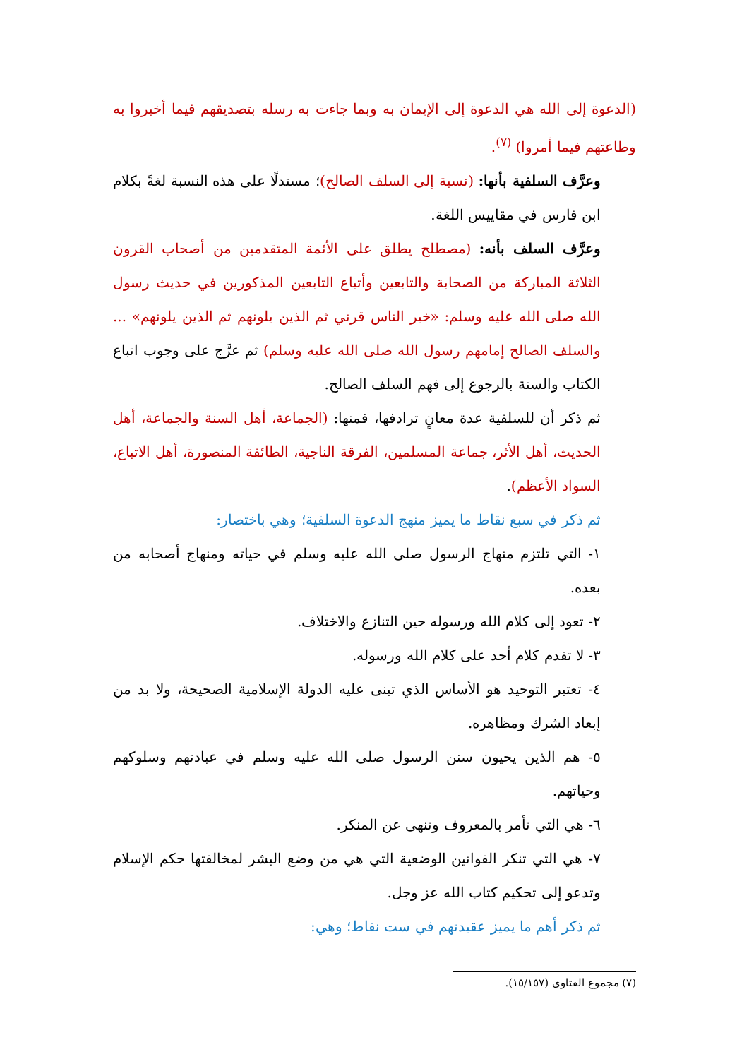(الدعوة إلى الله هي الدعوة إلى الإيمان به وبما جاءت به رسله بتصديقهم فيما أخبروا به وطاعتهم فيما أمروا) <sup>(٧)</sup>.
وعرَّف السلفية بأنها: (نسبة إلى السلف الصالح)؛ مستدلًا على هذه النسبة لغةً بكلام ابن فارس في مقاييس اللغة.
وعرَّف السلف بأنه: (مصطلح يطلق على الأئمة المتقدمين من أصحاب القرون الثلاثة المباركة من الصحابة والتابعين وأتباع التابعين المذكورين في حديث رسول الله صلى الله عليه وسلم: «خير الناس قرني ثم الذين يلونهم ثم الذين يلونهم» ... والسلف الصالح إمامهم رسول الله صلى الله عليه وسلم) ثم عرَّج على وجوب اتباع الكتاب والسنة بالرجوع إلى فهم السلف الصالح.
ثم ذكر أن للسلفية عدة معانٍ ترادفها، فمنها: (الجماعة، أهل السنة والجماعة، أهل الحديث، أهل الأثر، جماعة المسلمين، الفرقة الناجية، الطائفة المنصورة، أهل الاتباع، السواد الأعظم).
ثم ذكر في سبع نقاط ما يميز منهج الدعوة السلفية؛ وهي باختصار:
١- التي تلتزم منهاج الرسول صلى الله عليه وسلم في حياته ومنهاج أصحابه من بعده.
٢- تعود إلى كلام الله ورسوله حين التنازع والاختلاف.
٣- لا تقدم كلام أحد على كلام الله ورسوله.
٤- تعتبر التوحيد هو الأساس الذي تبنى عليه الدولة الإسلامية الصحيحة، ولا بد من إبعاد الشرك ومظاهره.
٥- هم الذين يحيون سنن الرسول صلى الله عليه وسلم في عبادتهم وسلوكهم وحياتهم.
٦- هي التي تأمر بالمعروف وتنهى عن المنكر.
٧- هي التي تنكر القوانين الوضعية التي هي من وضع البشر لمخالفتها حكم الإسلام وتدعو إلى تحكيم كتاب الله عز وجل.
ثم ذكر أهم ما يميز عقيدتهم في ست نقاط؛ وهي:
(٧) مجموع الفتاوى (١٥/١٥٧).